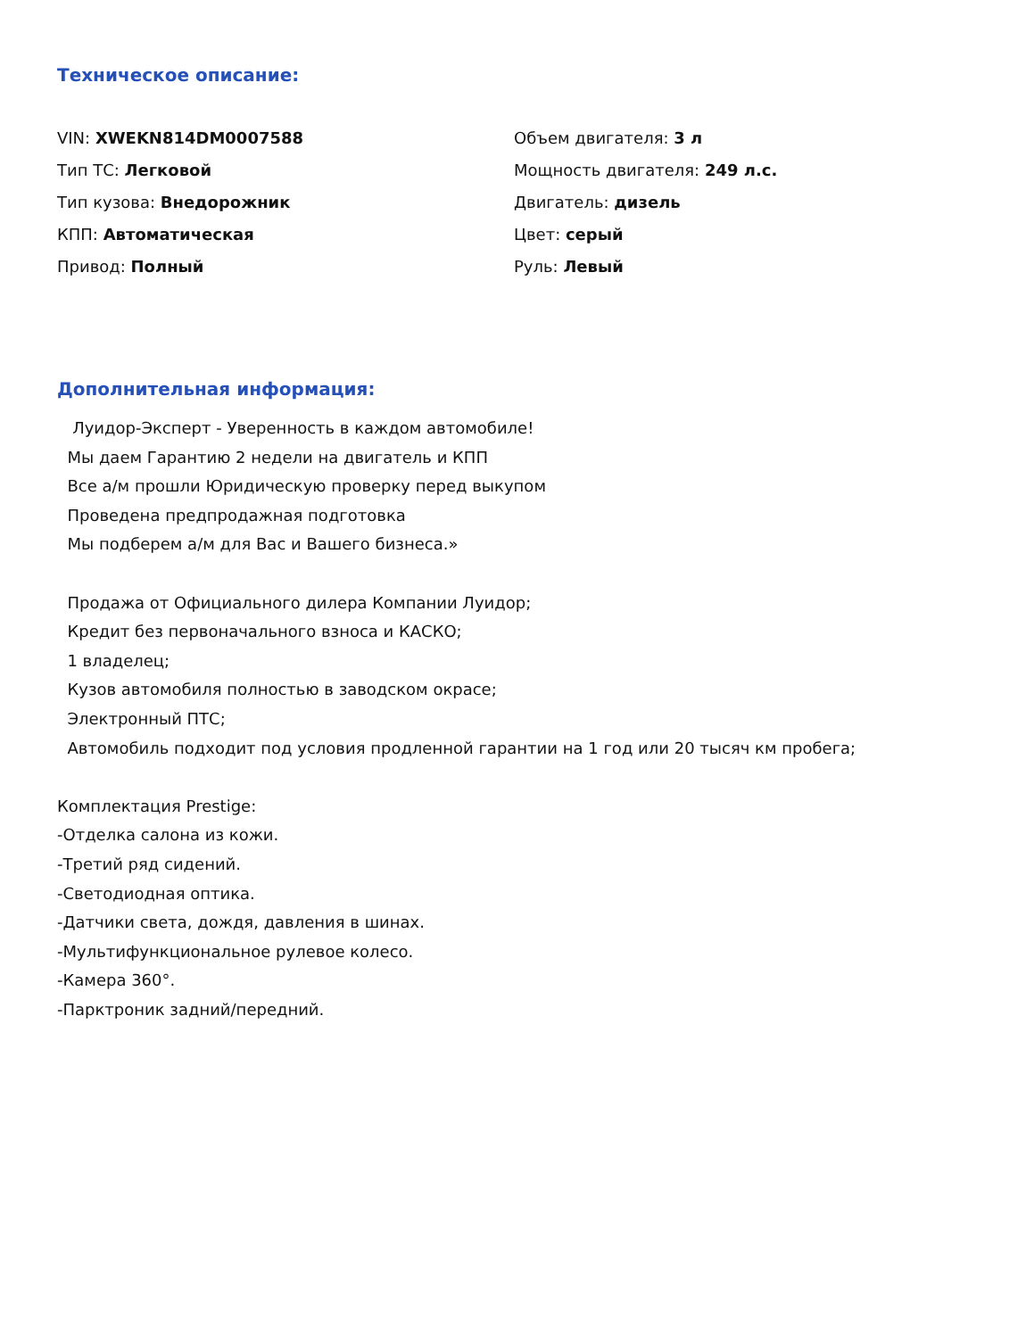Техническое описание:
VIN: XWEKN814DM0007588
Тип ТС: Легковой
Тип кузова: Внедорожник
КПП: Автоматическая
Привод: Полный
Объем двигателя: 3 л
Мощность двигателя: 249 л.с.
Двигатель: дизель
Цвет: серый
Руль: Левый
Дополнительная информация:
Луидор-Эксперт - Уверенность в каждом автомобиле!
Мы даем Гарантию 2 недели на двигатель и КПП
Все а/м прошли Юридическую проверку перед выкупом
Проведена предпродажная подготовка
Мы подберем а/м для Вас и Вашего бизнеса.»
Продажа от Официального дилера Компании Луидор;
Кредит без первоначального взноса и КАСКО;
1 владелец;
Кузов автомобиля полностью в заводском окрасе;
Электронный ПТС;
Автомобиль подходит под условия продленной гарантии на 1 год или 20 тысяч км пробега;
Комплектация Prestige:
-Отделка салона из кожи.
-Третий ряд сидений.
-Светодиодная оптика.
-Датчики света, дождя, давления в шинах.
-Мультифункциональное рулевое колесо.
-Камера 360°.
-Парктроник задний/передний.